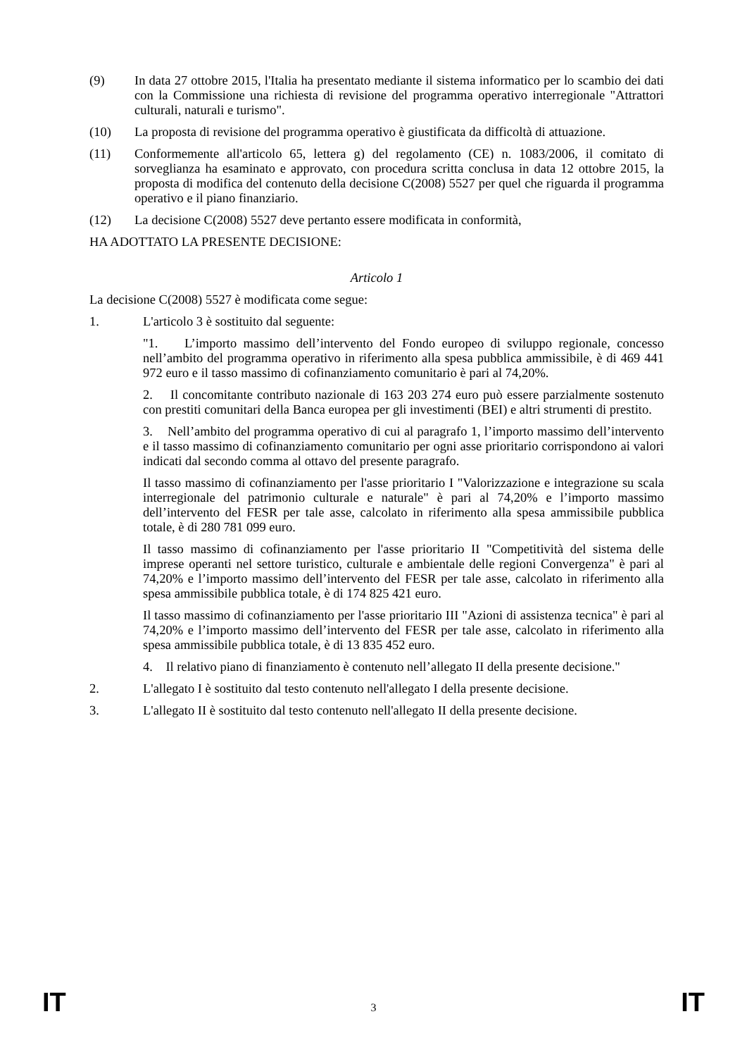(9) In data 27 ottobre 2015, l'Italia ha presentato mediante il sistema informatico per lo scambio dei dati con la Commissione una richiesta di revisione del programma operativo interregionale "Attrattori culturali, naturali e turismo".
(10) La proposta di revisione del programma operativo è giustificata da difficoltà di attuazione.
(11) Conformemente all'articolo 65, lettera g) del regolamento (CE) n. 1083/2006, il comitato di sorveglianza ha esaminato e approvato, con procedura scritta conclusa in data 12 ottobre 2015, la proposta di modifica del contenuto della decisione C(2008) 5527 per quel che riguarda il programma operativo e il piano finanziario.
(12) La decisione C(2008) 5527 deve pertanto essere modificata in conformità,
HA ADOTTATO LA PRESENTE DECISIONE:
Articolo 1
La decisione C(2008) 5527 è modificata come segue:
1. L'articolo 3 è sostituito dal seguente:
"1. L’importo massimo dell’intervento del Fondo europeo di sviluppo regionale, concesso nell’ambito del programma operativo in riferimento alla spesa pubblica ammissibile, è di 469 441 972 euro e il tasso massimo di cofinanziamento comunitario è pari al 74,20%.
2. Il concomitante contributo nazionale di 163 203 274 euro può essere parzialmente sostenuto con prestiti comunitari della Banca europea per gli investimenti (BEI) e altri strumenti di prestito.
3. Nell’ambito del programma operativo di cui al paragrafo 1, l’importo massimo dell’intervento e il tasso massimo di cofinanziamento comunitario per ogni asse prioritario corrispondono ai valori indicati dal secondo comma al ottavo del presente paragrafo.
Il tasso massimo di cofinanziamento per l'asse prioritario I "Valorizzazione e integrazione su scala interregionale del patrimonio culturale e naturale" è pari al 74,20% e l’importo massimo dell’intervento del FESR per tale asse, calcolato in riferimento alla spesa ammissibile pubblica totale, è di 280 781 099 euro.
Il tasso massimo di cofinanziamento per l'asse prioritario II "Competitività del sistema delle imprese operanti nel settore turistico, culturale e ambientale delle regioni Convergenza" è pari al 74,20% e l’importo massimo dell’intervento del FESR per tale asse, calcolato in riferimento alla spesa ammissibile pubblica totale, è di 174 825 421 euro.
Il tasso massimo di cofinanziamento per l'asse prioritario III "Azioni di assistenza tecnica" è pari al 74,20% e l’importo massimo dell’intervento del FESR per tale asse, calcolato in riferimento alla spesa ammissibile pubblica totale, è di 13 835 452 euro.
4. Il relativo piano di finanziamento è contenuto nell’allegato II della presente decisione."
2. L'allegato I è sostituito dal testo contenuto nell'allegato I della presente decisione.
3. L'allegato II è sostituito dal testo contenuto nell'allegato II della presente decisione.
IT 3 IT